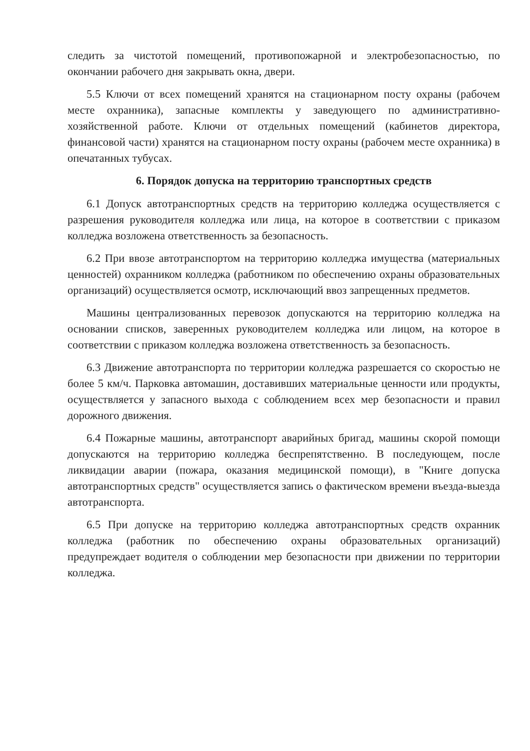следить за чистотой помещений, противопожарной и электробезопасностью, по окончании рабочего дня закрывать окна, двери.
5.5 Ключи от всех помещений хранятся на стационарном посту охраны (рабочем месте охранника), запасные комплекты у заведующего по административно-хозяйственной работе. Ключи от отдельных помещений (кабинетов директора, финансовой части) хранятся на стационарном посту охраны (рабочем месте охранника) в опечатанных тубусах.
6. Порядок допуска на территорию транспортных средств
6.1 Допуск автотранспортных средств на территорию колледжа осуществляется с разрешения руководителя колледжа или лица, на которое в соответствии с приказом колледжа возложена ответственность за безопасность.
6.2 При ввозе автотранспортом на территорию колледжа имущества (материальных ценностей) охранником колледжа (работником по обеспечению охраны образовательных организаций) осуществляется осмотр, исключающий ввоз запрещенных предметов.
Машины централизованных перевозок допускаются на территорию колледжа на основании списков, заверенных руководителем колледжа или лицом, на которое в соответствии с приказом колледжа возложена ответственность за безопасность.
6.3 Движение автотранспорта по территории колледжа разрешается со скоростью не более 5 км/ч. Парковка автомашин, доставивших материальные ценности или продукты, осуществляется у запасного выхода с соблюдением всех мер безопасности и правил дорожного движения.
6.4 Пожарные машины, автотранспорт аварийных бригад, машины скорой помощи допускаются на территорию колледжа беспрепятственно. В последующем, после ликвидации аварии (пожара, оказания медицинской помощи), в "Книге допуска автотранспортных средств" осуществляется запись о фактическом времени въезда-выезда автотранспорта.
6.5 При допуске на территорию колледжа автотранспортных средств охранник колледжа (работник по обеспечению охраны образовательных организаций) предупреждает водителя о соблюдении мер безопасности при движении по территории колледжа.